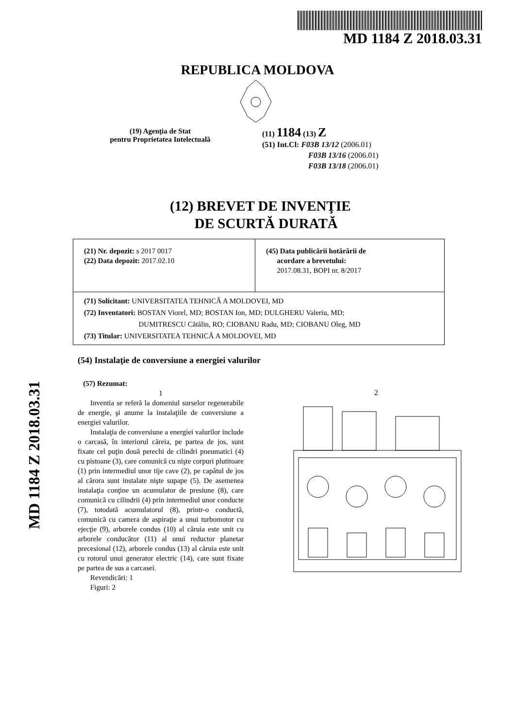MD 1184 Z 2018.03.31
REPUBLICA MOLDOVA
(19) Agenţia de Stat
pentru Proprietatea Intelectuală
(11) 1184 (13) Z
(51) Int.Cl: F03B 13/12 (2006.01)
F03B 13/16 (2006.01)
F03B 13/18 (2006.01)
(12) BREVET DE INVENŢIE
DE SCURTĂ DURATĂ
| (21) Nr. depozit: s 2017 0017 (22) Data depozit: 2017.02.10 | (45) Data publicării hotărârii de acordare a brevetului: 2017.08.31, BOPI nr. 8/2017 |
| (71) Solicitant: UNIVERSITATEA TEHNICĂ A MOLDOVEI, MD (72) Inventatori: BOSTAN Viorel, MD; BOSTAN Ion, MD; DULGHERU Valeriu, MD; DUMITRESCU Cătălin, RO; CIOBANU Radu, MD; CIOBANU Oleg, MD (73) Titular: UNIVERSITATEA TEHNICĂ A MOLDOVEI, MD | |
(54) Instalaţie de conversiune a energiei valurilor
(57) Rezumat:
1
Inventia se referă la domeniul surselor regenerabile de energie, şi anume la instalaţiile de conversiune a energiei valurilor.
Instalaţia de conversiune a energiei valurilor include o carcasă, în interiorul căreia, pe partea de jos, sunt fixate cel puţin două perechi de cilindri pneumatici (4) cu pistoane (3), care comunică cu nişte corpuri plutitoare (1) prin intermediul unor tije cave (2), pe capătul de jos al cărora sunt instalate nişte supape (5). De asemenea instalaţia conţine un acumulator de presiune (8), care comunică cu cilindrii (4) prin intermediul unor conducte (7), totodată acumulatorul (8), printr-o conductă, comunică cu camera de aspiraţie a unui turbomotor cu ejecţie (9), arborele condus (10) al căruia este unit cu arborele conducător (11) al unui reductor planetar precesional (12), arborele condus (13) al căruia este unit cu rotorul unui generator electric (14), care sunt fixate pe partea de sus a carcasei.
Revendicări: 1
Figuri: 2
2
MD 1184 Z 2018.03.31